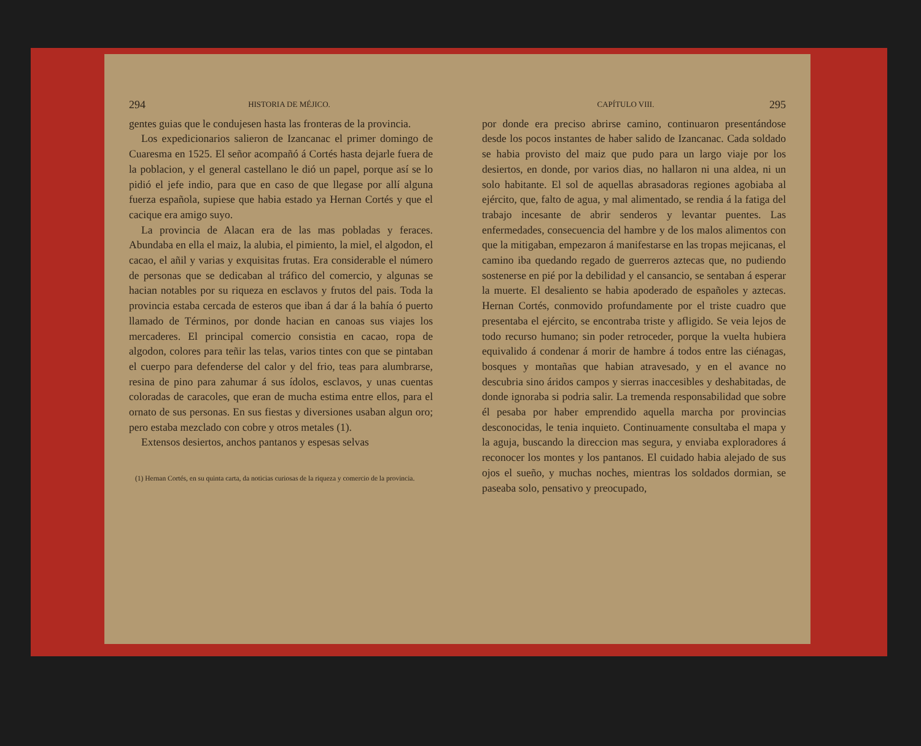294 HISTORIA DE MÉJICO.
gentes guias que le condujesen hasta las fronteras de la provincia.
Los expedicionarios salieron de Izancanac el primer domingo de Cuaresma en 1525. El señor acompañó á Cortés hasta dejarle fuera de la poblacion, y el general castellano le dió un papel, porque así se lo pidió el jefe indio, para que en caso de que llegase por allí alguna fuerza española, supiese que habia estado ya Hernan Cortés y que el cacique era amigo suyo.
La provincia de Alacan era de las mas pobladas y feraces. Abundaba en ella el maiz, la alubia, el pimiento, la miel, el algodon, el cacao, el añil y varias y exquisitas frutas. Era considerable el número de personas que se dedicaban al tráfico del comercio, y algunas se hacian notables por su riqueza en esclavos y frutos del pais. Toda la provincia estaba cercada de esteros que iban á dar á la bahía ó puerto llamado de Términos, por donde hacian en canoas sus viajes los mercaderes. El principal comercio consistia en cacao, ropa de algodon, colores para teñir las telas, varios tintes con que se pintaban el cuerpo para defenderse del calor y del frio, teas para alumbrarse, resina de pino para zahumar á sus ídolos, esclavos, y unas cuentas coloradas de caracoles, que eran de mucha estima entre ellos, para el ornato de sus personas. En sus fiestas y diversiones usaban algun oro; pero estaba mezclado con cobre y otros metales (1).
Extensos desiertos, anchos pantanos y espesas selvas
(1) Hernan Cortés, en su quinta carta, da noticias curiosas de la riqueza y comercio de la provincia.
CAPÍTULO VIII. 295
por donde era preciso abrirse camino, continuaron presentándose desde los pocos instantes de haber salido de Izancanac. Cada soldado se habia provisto del maiz que pudo para un largo viaje por los desiertos, en donde, por varios dias, no hallaron ni una aldea, ni un solo habitante. El sol de aquellas abrasadoras regiones agobiaba al ejército, que, falto de agua, y mal alimentado, se rendia á la fatiga del trabajo incesante de abrir senderos y levantar puentes. Las enfermedades, consecuencia del hambre y de los malos alimentos con que la mitigaban, empezaron á manifestarse en las tropas mejicanas, el camino iba quedando regado de guerreros aztecas que, no pudiendo sostenerse en pié por la debilidad y el cansancio, se sentaban á esperar la muerte. El desaliento se habia apoderado de españoles y aztecas. Hernan Cortés, conmovido profundamente por el triste cuadro que presentaba el ejército, se encontraba triste y afligido. Se veia lejos de todo recurso humano; sin poder retroceder, porque la vuelta hubiera equivalido á condenar á morir de hambre á todos entre las ciénagas, bosques y montañas que habian atravesado, y en el avance no descubria sino áridos campos y sierras inaccesibles y deshabitadas, de donde ignoraba si podria salir. La tremenda responsabilidad que sobre él pesaba por haber emprendido aquella marcha por provincias desconocidas, le tenia inquieto. Continuamente consultaba el mapa y la aguja, buscando la direccion mas segura, y enviaba exploradores á reconocer los montes y los pantanos. El cuidado habia alejado de sus ojos el sueño, y muchas noches, mientras los soldados dormian, se paseaba solo, pensativo y preocupado,